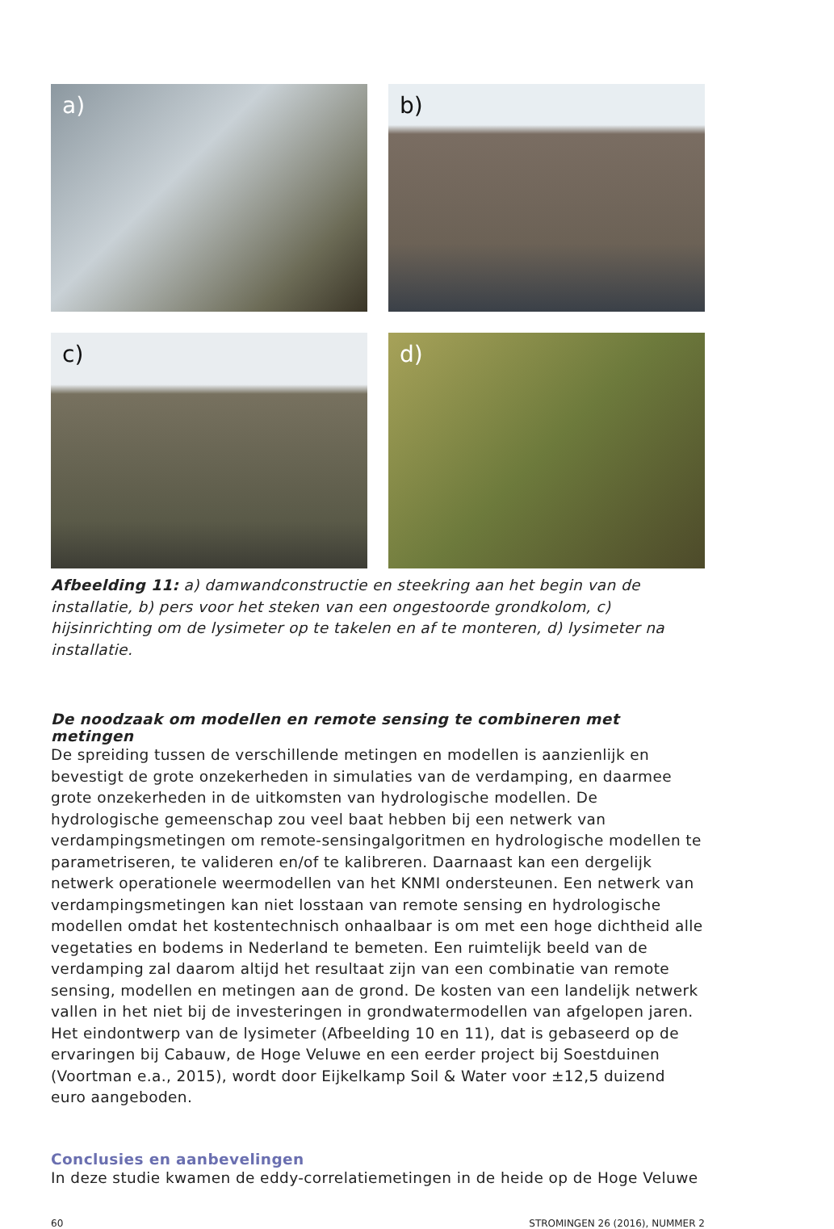a)
b)
c)
d)
Afbeelding 11: a) damwandconstructie en steekring aan het begin van de installatie, b) pers voor het steken van een ongestoorde grondkolom, c) hijsinrichting om de lysimeter op te takelen en af te monteren, d) lysimeter na installatie.
De noodzaak om modellen en remote sensing te combineren met metingen
De spreiding tussen de verschillende metingen en modellen is aanzienlijk en bevestigt de grote onzekerheden in simulaties van de verdamping, en daarmee grote onzekerheden in de uitkomsten van hydrologische modellen. De hydrologische gemeenschap zou veel baat hebben bij een netwerk van verdampingsmetingen om remote-sensingalgoritmen en hydrologische modellen te parametriseren, te valideren en/of te kalibreren. Daarnaast kan een dergelijk netwerk operationele weermodellen van het KNMI ondersteunen. Een netwerk van verdampingsmetingen kan niet losstaan van remote sensing en hydrologische modellen omdat het kostentechnisch onhaalbaar is om met een hoge dichtheid alle vegetaties en bodems in Nederland te bemeten. Een ruimtelijk beeld van de verdamping zal daarom altijd het resultaat zijn van een combinatie van remote sensing, modellen en metingen aan de grond. De kosten van een landelijk netwerk vallen in het niet bij de investeringen in grondwatermodellen van afgelopen jaren. Het eindontwerp van de lysimeter (Afbeelding 10 en 11), dat is gebaseerd op de ervaringen bij Cabauw, de Hoge Veluwe en een eerder project bij Soestduinen (Voortman e.a., 2015), wordt door Eijkelkamp Soil & Water voor ±12,5 duizend euro aangeboden.
Conclusies en aanbevelingen
In deze studie kwamen de eddy-correlatiemetingen in de heide op de Hoge Veluwe
60 STROMINGEN 26 (2016), NUMMER 2